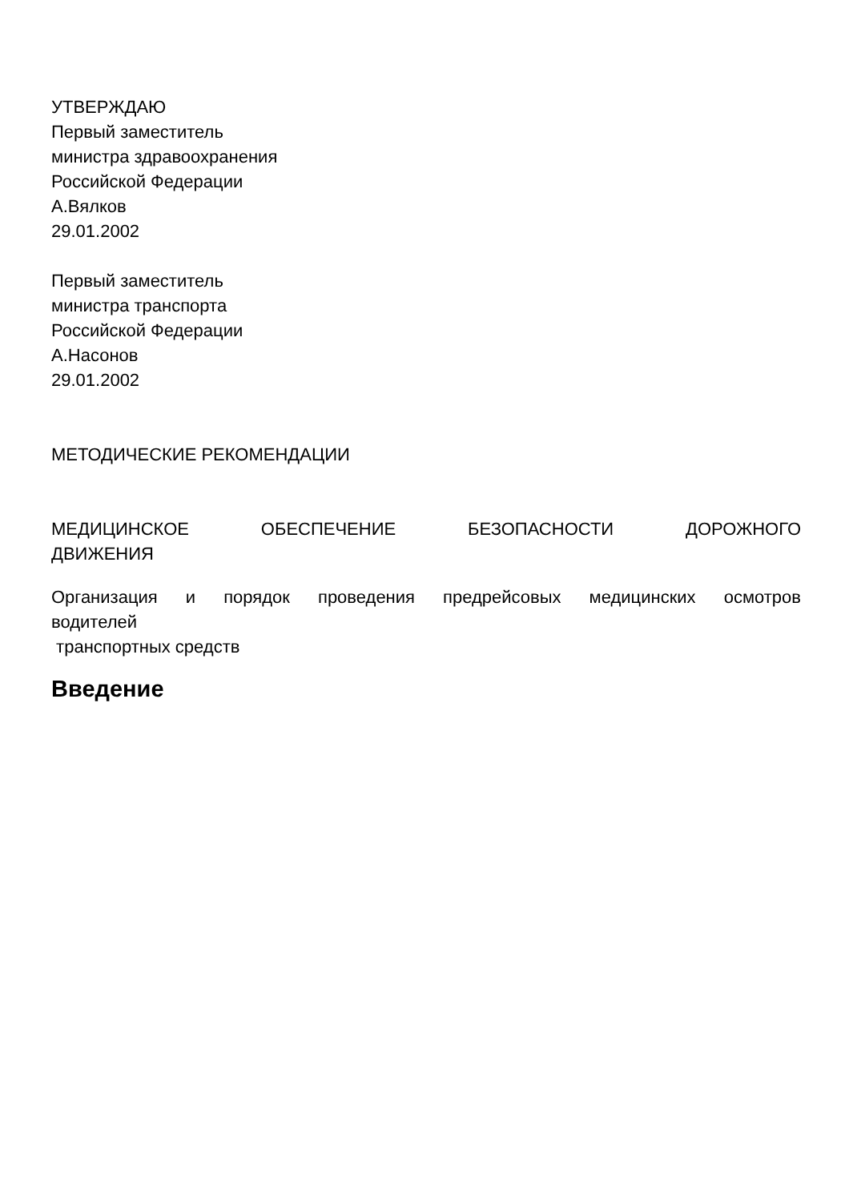УТВЕРЖДАЮ
Первый заместитель
министра здравоохранения
Российской Федерации
А.Вялков
29.01.2002
Первый заместитель
министра транспорта
Российской Федерации
А.Насонов
29.01.2002
МЕТОДИЧЕСКИЕ РЕКОМЕНДАЦИИ
МЕДИЦИНСКОЕ ОБЕСПЕЧЕНИЕ БЕЗОПАСНОСТИ ДОРОЖНОГО
ДВИЖЕНИЯ
Организация и порядок проведения предрейсовых медицинских осмотров
водителей
транспортных средств
Введение